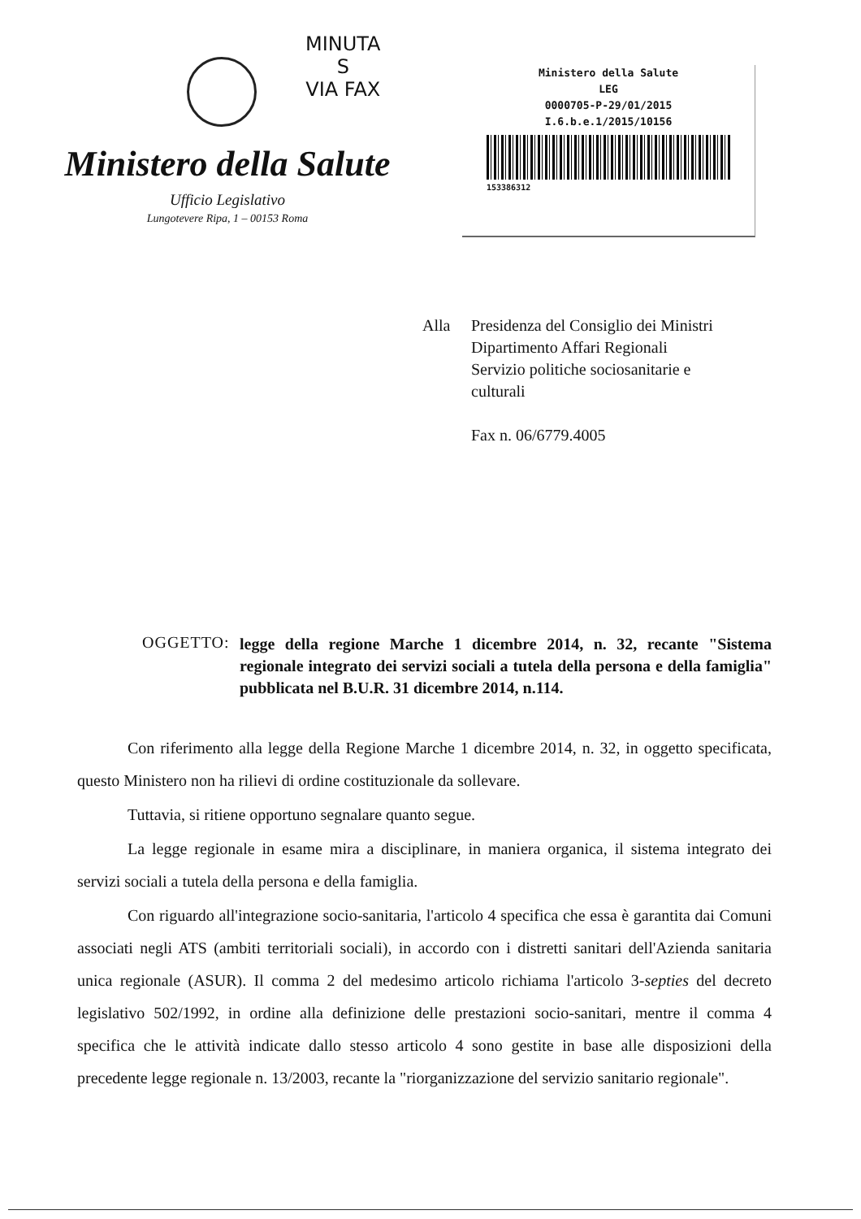MINUTA
S
VIA FAX
Ministero della Salute
Ufficio Legislativo
Lungotevere Ripa, 1 – 00153 Roma
Ministero della Salute
LEG
0000705-P-29/01/2015
I.6.b.e.1/2015/10156
153386312
Alla Presidenza del Consiglio dei Ministri
Dipartimento Affari Regionali
Servizio politiche sociosanitarie e
culturali
Fax n. 06/6779.4005
OGGETTO:
legge della regione Marche 1 dicembre 2014, n. 32, recante "Sistema regionale integrato dei servizi sociali a tutela della persona e della famiglia" pubblicata nel B.U.R. 31 dicembre 2014, n.114.
Con riferimento alla legge della Regione Marche 1 dicembre 2014, n. 32, in oggetto specificata, questo Ministero non ha rilievi di ordine costituzionale da sollevare.
Tuttavia, si ritiene opportuno segnalare quanto segue.
La legge regionale in esame mira a disciplinare, in maniera organica, il sistema integrato dei servizi sociali a tutela della persona e della famiglia.
Con riguardo all'integrazione socio-sanitaria, l'articolo 4 specifica che essa è garantita dai Comuni associati negli ATS (ambiti territoriali sociali), in accordo con i distretti sanitari dell'Azienda sanitaria unica regionale (ASUR). Il comma 2 del medesimo articolo richiama l'articolo 3-septies del decreto legislativo 502/1992, in ordine alla definizione delle prestazioni socio-sanitari, mentre il comma 4 specifica che le attività indicate dallo stesso articolo 4 sono gestite in base alle disposizioni della precedente legge regionale n. 13/2003, recante la "riorganizzazione del servizio sanitario regionale".